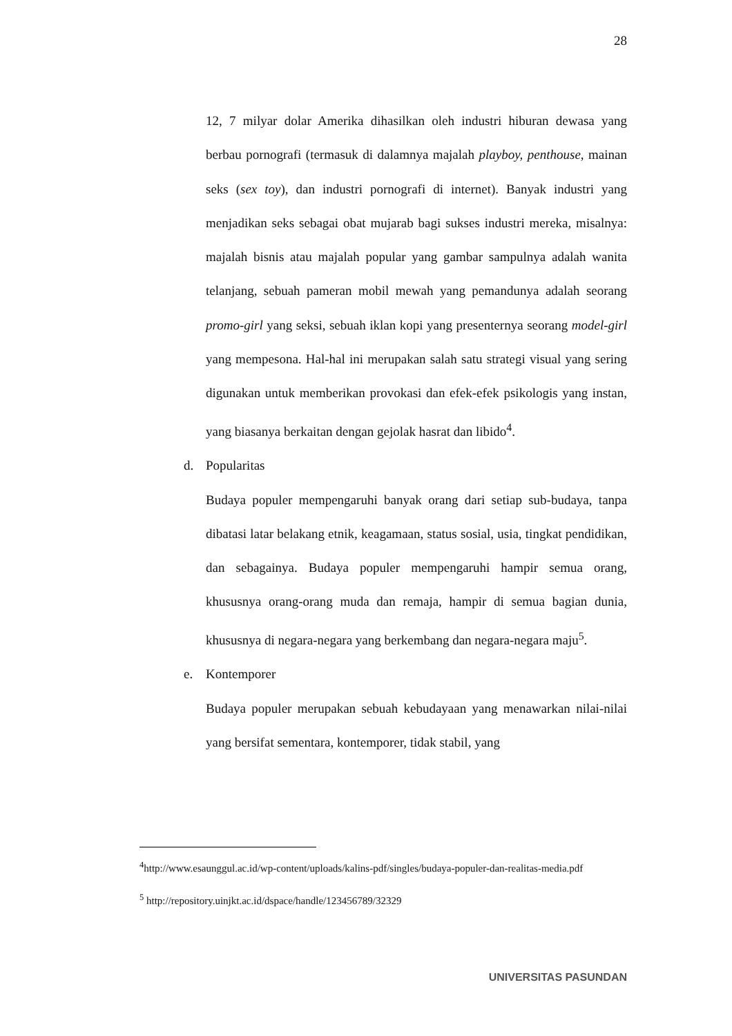28
12, 7 milyar dolar Amerika dihasilkan oleh industri hiburan dewasa yang berbau pornografi (termasuk di dalamnya majalah playboy, penthouse, mainan seks (sex toy), dan industri pornografi di internet). Banyak industri yang menjadikan seks sebagai obat mujarab bagi sukses industri mereka, misalnya: majalah bisnis atau majalah popular yang gambar sampulnya adalah wanita telanjang, sebuah pameran mobil mewah yang pemandunya adalah seorang promo-girl yang seksi, sebuah iklan kopi yang presenternya seorang model-girl yang mempesona. Hal-hal ini merupakan salah satu strategi visual yang sering digunakan untuk memberikan provokasi dan efek-efek psikologis yang instan, yang biasanya berkaitan dengan gejolak hasrat dan libido<sup>4</sup>.
d. Popularitas
Budaya populer mempengaruhi banyak orang dari setiap sub-budaya, tanpa dibatasi latar belakang etnik, keagamaan, status sosial, usia, tingkat pendidikan, dan sebagainya. Budaya populer mempengaruhi hampir semua orang, khususnya orang-orang muda dan remaja, hampir di semua bagian dunia, khususnya di negara-negara yang berkembang dan negara-negara maju<sup>5</sup>.
e. Kontemporer
Budaya populer merupakan sebuah kebudayaan yang menawarkan nilai-nilai yang bersifat sementara, kontemporer, tidak stabil, yang
<sup>4</sup> http://www.esaunggul.ac.id/wp-content/uploads/kalins-pdf/singles/budaya-populer-dan-realitas-media.pdf
<sup>5</sup> http://repository.uinjkt.ac.id/dspace/handle/123456789/32329
UNIVERSITAS PASUNDAN